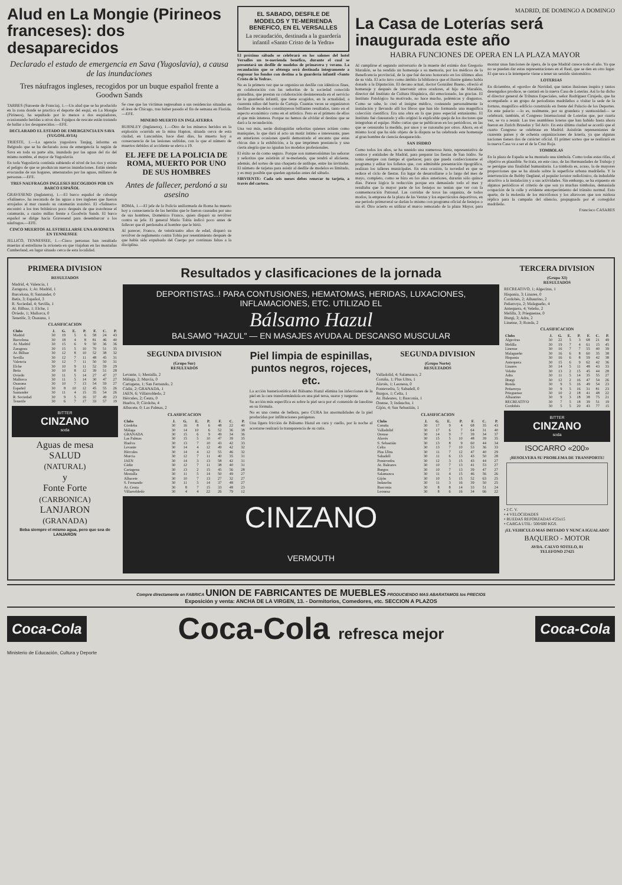Alud en La Mongie (Pirineos franceses): dos desaparecidos
Declarado el estado de emergencia en Sava (Yugoslavia), a causa de las inundaciones
Tres náufragos ingleses, recogidos por un buque español frente a Goodwn Sands
TARBES (Suroeste de Francia), 1.—Un alud que se ha producido en la zona donde se practica el deporte del esquí, en La Mongie (Pirineos), ha sepultado por lo menos a dos esquiadores, ocasionando heridas a otros dos. Equipos de rescate están tratando de hallar a los desaparecidos.—EFE.
DECLARADO EL ESTADO DE EMERGENCIA EN SAVA (YUGOSLAVIA)
TRIESTE, 1.—La agencia yugoslava Tanjug, informa en Belgrado que se ha declarado zona de emergencia la región de Sava en toda su parte alta, inundada por las aguas del río del mismo nombre, el mayor de Yugoslavia.
En toda Yugoslavia continúa subiendo el nivel de los ríos y existe el peligro de que se produzcan nuevas inundaciones. Están siendo evacuadas de sus hogares, amenazados por las aguas, millares de personas.—EFE.
TRES NAUFRAGOS INGLESES RECOGIDOS POR UN BARCO ESPAÑOL
GRAVESEND (Inglaterra), 1.—El barco español de cabotaje «Salinero», ha rescatado de las aguas a tres ingleses que fueron arrojados al mar cuando su catamarán zozobró. El «Salinero» encontró a los tres británicos poco después de que zozobrase el catamarán, a cuatro millas frente a Goodwin Sands. El barco español se dirige hacia Gravesend para desembarcar a los náufragos.—EFE.
CINCO MUERTOS AL ESTRELLARSE UNA AVIONETA EN TENNESSEE
JELLICO, TENNESSEE, 1.—Cinco personas han resultado muertas al estrellarse la avioneta en que viajaban en las montañas Cumberland, en lugar situado cerca de esta localidad.
Se cree que las víctimas regresaban a sus residencias situadas en el área de Chicago, tras haber pasado el fin de semana en Florida.—EFE.
MINERO MUERTO EN INGLATERRA
BURNLEY (Inglaterra), 1.—Otro de los mineros heridos en la explosión ocurrida en la mina Hapton, situada cerca de esta ciudad, en Lancashire, hace diez días, ha muerto hoy a consecuencia de las lesiones sufridas, con lo que el número de muertos debidos al accidente se eleva a 19.
EL JEFE DE LA POLICIA DE ROMA, MUERTO POR UNO DE SUS HOMBRES
Antes de fallecer, perdonó a su asesino
ROMA, 1.—El jefe de la Policía uniformada de Roma ha muerto hoy a consecuencia de las heridas que le fueron causadas por uno de sus hombres, Doménico Franco, quien disparó su revólver contra su jefe. El general Mario Tobía indicó poco antes de fallecer que él perdonaba al hombre que le hirió.
Al parecer, Franco, de veinticuatro años de edad, disparó su revólver de reglamento contra Tobía por resentimiento después de que había sido expulsado del Cuerpo por continuas faltas a la disciplina.
EL SABADO, DESFILE DE MODELOS Y TE-MERIENDA BENEFICO, EN EL VERSALLES
La recaudación, destinada a la guardería infantil «Santo Cristo de la Yedra»
El próximo sábado se celebrará en los salones del hotel Versalles un te-merienda benéfico, durante el cual se presentará un desfile de modelos de primavera y verano. La recaudación que se obtenga será destinada íntegramente a engrosar los fondos con destino a la guardería infantil «Santo Cristo de la Yedra».
No es la primera vez que se organiza un desfile con idénticos fines, en colaboración con las señoritas de la sociedad conocida granadina, que prestan su colaboración desinteresada en el servicio de la guardería infantil, que tiene acogidos, en la actualidad, a cuarenta niños del barrio de Cartuja. Cuantas veces se organizaron desfiles de modelos constituyeron brillantes resultados, tanto en el aspecto económico como en el artístico. Pero es el primero de ellos el que más interesa. Porque no hemos de olvidar el destino que se dará a la recaudación.
Una vez más, serán distinguidas señoritas quienes actúen como maniquíes, lo que dará al acto un matiz íntimo e interesante, pues en anteriores ocasiones quedó demostrado el encanto que estas chicas dan a la exhibición, a la que imprimen prestancia y una cierta alegría que no igualan los modelos profesionales.
El éxito se da como seguro. Porque son numerosísimas las señoras y señoritas que asistirán al te-merienda, que tendrá el aliciente, además, del sorteo de una chaqueta de antílope, entre las invitadas. El número de tarjetas para asistir al desfile de modelos es limitado, y es muy posible que queden agotadas antes del sábado.
SIRVIENTE: Cada seis meses debes renovar tu tarjeta, a través del cartero.
MADRID, DE DOMINGO A DOMINGO
La Casa de Loterías será inaugurada este año
HABRA FUNCIONES DE OPERA EN LA PLAZA MAYOR
Al cumplirse el segundo aniversario de la muerte del eximio don Gregorio Marañón, se ha rendido un homenaje a su memoria, por los médicos de la Beneficencia provincial, de la que fué decano honorario en los últimos años de su vida. El acto tuvo como ámbito la biblioteca que el ilustre galeno había donado a la Diputación. El decano actual, doctor González Bueno, ofreció el homenaje y después de intervenir otros oradores, el hijo de Marañón, director del Instituto de Cultura Hispánica, dió emocionado, las gracias. El Instituto Patológico ha motivado, no hace mucho, polémicas y disgustos. Como se sabe, lo creó el insigne médico, costeando personalmente la instalación y llevando allí los libros que han ido formando una magnífica colección científica. Era una obra en la que puso especial entusiasmo. El Instituto fué clausurado y ello originó la explicable queja de los doctores que integraban el equipo. Hubo cartas que se publicaron en los periódicos, en las que se censuraba la medida, por unos y se razonaba por otros. Ahora, en el mismo local que ha sido objeto de la disputa se ha celebrado este homenaje al gran hombre de ciencia desaparecido.
SAN ISIDRO
Como todos los años, se ha reunido una numerosa Junta, representativa de centros y entidades de Madrid, para preparar las fiestas de San Isidro. Se toma siempre con tiempo el quehacer, para que pueda confeccionarse el programa y editar los folletos que, con admirable presentación tipográfica, realizan los talleres municipales. En esta ocasión, la novedad es que se reduce el ciclo de fiestas. En lugar de desarrollarse a lo largo del mes de mayo, completo, como se hizo en los años anteriores, durarán sólo quince días. Parece lógica la reducción porque era demasiado todo el mes y resultaba que la mayor parte de los festejos no tenían que ver con la conmemoración Patronal. Las corridas de toros las organiza, de todos modos, la empresa de la plaza de las Ventas y los espectáculos deportivos, en ese período primaveral se darían lo mismo con programa oficial de festejos o sin él. Otro acierto es utilizar el marco remozado de la plaza Mayor, para montar unas funciones de ópera, de la que Madrid carece todo el año. Ya que no se pueden dar estas representaciones en el Real, que se den en otro lugar. El que sea a la intemperie viene a tener un sentido sintomático.
LOTERIAS
En diciembre, el «gordo» de Navidad, que tantas ilusiones inspira y tantos desengaños produce, se cantará en la nueva Casa de Loterías. Así lo ha dicho el director general de Tributos Especiales, señor Rodríguez Cirujeda, que ha acompañado a un grupo de periodistas madrileños a visitar la sede de la fortuna, magnífico edificio construido en frente del Palacio de los Deportes. En este palacio —lo es, realmente, por su grandeza y suntuosidad— se celebrará, también, el Congreso Internacional de Loterías que, por cuarta vez, se va a reunir. Las tres asambleas loteras que han habido hasta ahora fueron en Zurich Bruselas y Tel Aviv. En esta última ciudad se acordó que el cuarto Congreso se celebrase en Madrid. Asistirán representantes de cuarenta países y de ochenta organizaciones de lotería, ya que algunas naciones tienen dos de carácter oficial. El primer sorteo que se realizará en la nueva Casa va a ser el de la Cruz Roja.
TOMBOLAS
En la plaza de España se ha montado una tómbola. Como todas estas rifas, el objetivo es plausible. Se trata, en este caso, de las Hermandades de Trabajo y se persigue una finalidad humanitaria. La tómbola es, acaso, la de mayores proporciones que se ha alzado sobre la superficie urbana madrileña. Y la intervención de Bobby Deglané, el popular locutor radiofónico, da indudable atractivo a la instalación y a sus actividades. Sin embargo, se ha expuesto en algunos periódicos el criterio de que son ya muchas tómbolas, demasiada ocupación de la calle y evidente entorpecimiento del tránsito normal. Esto aparte, de la molestia de los micrófonos y los altavoces que son ruidosa réplica para la campaña del silencio, propugnada por el corregidor madrileño.
Francisco CASARES
PRIMERA DIVISION
RESULTADOS
Madrid, 4; Valencia, 1
Zaragoza, 1; At. Madrid, 1
Barcelona, 8; Santander, 0
Betis, 3; Español, 3
R. Sociedad, 4; Sevilla, 1
At. Bilbao, 1; Elche, 1
Oviedo, 1; Mallorca, 0
Tenerife, 3; Osasuna, 1
CLASIFICACION
| Clubs | J. | G. | E. | P. | F. | C. | P. |
| --- | --- | --- | --- | --- | --- | --- | --- |
| Madrid | 30 | 19 | 5 | 6 | 58 | 24 | 43 |
| Barcelona | 30 | 18 | 4 | 8 | 81 | 46 | 40 |
| At. Madrid | 30 | 15 | 6 | 9 | 50 | 36 | 36 |
| Zaragoza | 30 | 15 | 5 | 10 | 70 | 51 | 35 |
| At. Bilbao | 30 | 12 | 8 | 10 | 52 | 38 | 32 |
| Sevilla | 30 | 12 | 7 | 11 | 48 | 45 | 31 |
| Valencia | 30 | 12 | 7 | 11 | 50 | 50 | 31 |
| Elche | 30 | 10 | 9 | 11 | 52 | 59 | 29 |
| Betis | 30 | 10 | 8 | 12 | 39 | 51 | 28 |
| Oviedo | 30 | 11 | 5 | 14 | 27 | 47 | 27 |
| Mallorca | 30 | 11 | 5 | 14 | 30 | 47 | 27 |
| Osasuna | 30 | 10 | 7 | 13 | 54 | 59 | 27 |
| Español | 30 | 8 | 10 | 12 | 45 | 55 | 26 |
| Santander | 30 | 11 | 4 | 15 | 35 | 54 | 26 |
| R. Sociedad | 30 | 9 | 5 | 16 | 37 | 49 | 23 |
| Tenerife | 30 | 6 | 7 | 17 | 33 | 57 | 19 |
BITTER
CINZANO
soda
Aguas de mesa
SALUD
(NATURAL)
y
Fonte Forte
(CARBONICA)
LANJARON
(GRANADA)
Beba siempre el mismo agua, pero que sea de
LANJARON
Resultados y clasificaciones de la jornada
DEPORTISTAS..! PARA CONTUSIONES, HEMATOMAS, HERIDAS, LUXACIONES, INFLAMACIONES, ETC. UTILIZAD EL
Bálsamo Hazul
BALSAMO "HAZUL" — EN MASAJES AYUDA AL DESCANSO MUSCULAR
SEGUNDA DIVISION
(Grupo Sur)
RESULTADOS
Levante, 1; Mestalla, 2
Málaga, 2; Murcia, 0
Cartagena, 1; San Fernando, 2
Cádiz, 2; GRANADA, 1
JAEN, 6; Villarrobledo, 2
Hércules, 2; Ceuta, 0
Huelva, 0; Córdoba, 4
Albacete, 0; Las Palmas, 2
CLASIFICACION
| Clubs | J. | G. | E. | P. | F. | C. | P. |
| --- | --- | --- | --- | --- | --- | --- | --- |
| Córdoba | 30 | 16 | 8 | 6 | 48 | 22 | 40 |
| Málaga | 30 | 14 | 10 | 6 | 52 | 36 | 38 |
| GRANADA | 30 | 15 | 6 | 9 | 49 | 34 | 36 |
| Las Palmas | 30 | 15 | 5 | 10 | 47 | 39 | 35 |
| Huelva | 30 | 13 | 7 | 10 | 43 | 42 | 33 |
| Levante | 30 | 14 | 4 | 12 | 49 | 42 | 32 |
| Hércules | 30 | 14 | 4 | 12 | 55 | 46 | 32 |
| Murcia | 30 | 12 | 7 | 11 | 40 | 35 | 31 |
| JAEN | 30 | 14 | 3 | 13 | 58 | 42 | 31 |
| Cádiz | 30 | 12 | 7 | 11 | 38 | 40 | 31 |
| Cartagena | 30 | 13 | 2 | 15 | 45 | 56 | 28 |
| Mestalla | 30 | 11 | 5 | 14 | 50 | 49 | 27 |
| Albacete | 30 | 10 | 7 | 13 | 27 | 32 | 27 |
| S. Fernando | 30 | 11 | 5 | 14 | 37 | 48 | 27 |
| At. Ceuta | 30 | 8 | 7 | 15 | 33 | 48 | 23 |
| Villarrobledo | 30 | 4 | 4 | 22 | 26 | 79 | 12 |
Piel limpia de espinillas, puntos negros, rojeces, etc.
La acción basteriostática del Bálsamo Hazul elimina las infecciones de la piel en la cara transformándola en una piel tersa, suave y turgente.
Su acción más específica es sobre la piel seca por el contenido de lanolina en su fórmula.
No es una crema de belleza, pero CURA las anormalidades de la piel producidas por infiltraciones patógenas.
Una ligera fricción de Bálsamo Hazul en cara y cuello, por la noche al acostarse realzará la transparencia de su cutis.
SEGUNDA DIVISION
(Grupo Norte)
RESULTADOS
Valladolid, 4; Salamanca, 2
Coruña, 1; Plus Ultra, 1
Alavés, 1; Leonesa, 0
Pontevedra, 5; Sabadell, 0
Burgos, 1; Celta, 1
At. Baleares, 1; Basconia, 1
Orense, 3; Indauchu, 1
Gijón, 4; San Sebastián, 1
CLASIFICACION
| Clubs | J. | G. | E. | P. | F. | C. | P. |
| --- | --- | --- | --- | --- | --- | --- | --- |
| Coruña | 30 | 17 | 9 | 4 | 68 | 35 | 43 |
| Valladolid | 30 | 17 | 6 | 7 | 64 | 31 | 40 |
| Orense | 30 | 14 | 9 | 7 | 39 | 34 | 37 |
| Alavés | 30 | 15 | 5 | 10 | 48 | 39 | 35 |
| S. Sebastián | 30 | 13 | 8 | 9 | 60 | 44 | 34 |
| Celta | 30 | 13 | 7 | 10 | 53 | 36 | 33 |
| Plus Ultra | 30 | 11 | 7 | 12 | 47 | 40 | 29 |
| Sabadell | 30 | 11 | 6 | 13 | 43 | 50 | 28 |
| Pontevedra | 30 | 12 | 3 | 15 | 43 | 44 | 27 |
| At. Baleares | 30 | 10 | 7 | 13 | 41 | 53 | 27 |
| Burgos | 30 | 10 | 7 | 13 | 39 | 47 | 27 |
| Salamanca | 30 | 11 | 4 | 15 | 46 | 56 | 26 |
| Gijón | 30 | 10 | 5 | 15 | 52 | 63 | 25 |
| Indauchu | 30 | 11 | 3 | 16 | 39 | 50 | 25 |
| Basconia | 30 | 8 | 8 | 14 | 33 | 51 | 24 |
| Leonesa | 30 | 8 | 6 | 16 | 34 | 66 | 22 |
CINZANO
VERMOUTH
TERCERA DIVISION
(Grupo XI)
RESULTADOS
RECREATIVO, 1; Algeciras, 1
Hispania, 3; Linares, 0
Cordobés, 2; Alhaurino, 2
Peñarroya, 2; Malagueño, 4
Antequera, 4; Veleño, 2
Melilla, 3; Prieguense, 0
Ilturgi, 3; Adra, 2
Linense, 3; Ronda, 2
CLASIFICACION
| Clubs | J. | G. | E. | P. | F. | C. | P. |
| --- | --- | --- | --- | --- | --- | --- | --- |
| Algeciras | 30 | 22 | 5 | 3 | 68 | 21 | 49 |
| Melilla | 30 | 19 | 7 | 4 | 61 | 15 | 45 |
| Linense | 30 | 16 | 7 | 7 | 55 | 40 | 39 |
| Malagueño | 30 | 16 | 6 | 8 | 60 | 35 | 38 |
| Hispania | 30 | 16 | 6 | 8 | 59 | 42 | 38 |
| Antequera | 30 | 15 | 6 | 9 | 62 | 42 | 36 |
| Linares | 30 | 14 | 5 | 11 | 48 | 43 | 33 |
| Veleño | 30 | 13 | 2 | 15 | 45 | 44 | 28 |
| Adra | 30 | 11 | 5 | 14 | 35 | 55 | 27 |
| Ilturgi | 30 | 12 | 2 | 16 | 47 | 54 | 26 |
| Ronda | 30 | 9 | 5 | 16 | 49 | 54 | 23 |
| Peñarroya | 30 | 9 | 5 | 16 | 31 | 81 | 23 |
| Prieguense | 30 | 10 | 2 | 18 | 41 | 48 | 22 |
| Alhaurino | 30 | 9 | 3 | 18 | 38 | 75 | 21 |
| RECREATIVO | 30 | 7 | 5 | 18 | 39 | 51 | 19 |
| Cordobés | 30 | 5 | 5 | 20 | 43 | 77 | 15 |
BITTER
CINZANO
soda
ISOCARRO «200»
¡RESOLVERA SU PROBLEMA DE TRANSPORTE!
• 2 C. V.
• 4 VELOCIDADES
• RUEDAS REFORZADAS 4'25x15
• CARGA UTIL: 500/600 KGS.
¡EL VEHICULO MAS IMITADO Y NUNCA IGUALADO!
BAQUERO - MOTOR
AVDA. CALVO SOTELO, 81
TELEFONO 27425
Compre directamente en FABRICA UNION DE FABRICANTES DE MUEBLES PRODUCIENDO MAS ABARATAMOS los PRECIOS
Exposición y venta: ANCHA DE LA VIRGEN, 13. - Dormitorios, Comedores, etc. SECCION A PLAZOS
Coca-Cola Coca-Cola refresca mejor Coca-Cola
Ministerio de Educación, Cultura y Deporte